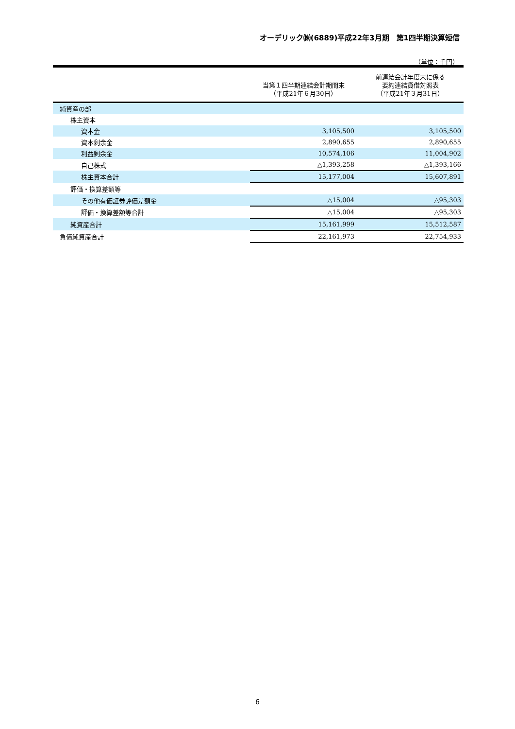オーデリック㈱(6889)平成22年3月期　第1四半期決算短信
（単位：千円）
| | 当第１四半期連結会計期間末 （平成21年６月30日） | 前連結会計年度末に係る 要約連結貸借対照表 （平成21年３月31日） |
| --- | --- | --- |
| 純資産の部 | | |
| 株主資本 | | |
| 資本金 | 3,105,500 | 3,105,500 |
| 資本剰余金 | 2,890,655 | 2,890,655 |
| 利益剰余金 | 10,574,106 | 11,004,902 |
| 自己株式 | △1,393,258 | △1,393,166 |
| 株主資本合計 | 15,177,004 | 15,607,891 |
| 評価・換算差額等 | | |
| その他有価証券評価差額金 | △15,004 | △95,303 |
| 評価・換算差額等合計 | △15,004 | △95,303 |
| 純資産合計 | 15,161,999 | 15,512,587 |
| 負債純資産合計 | 22,161,973 | 22,754,933 |
6